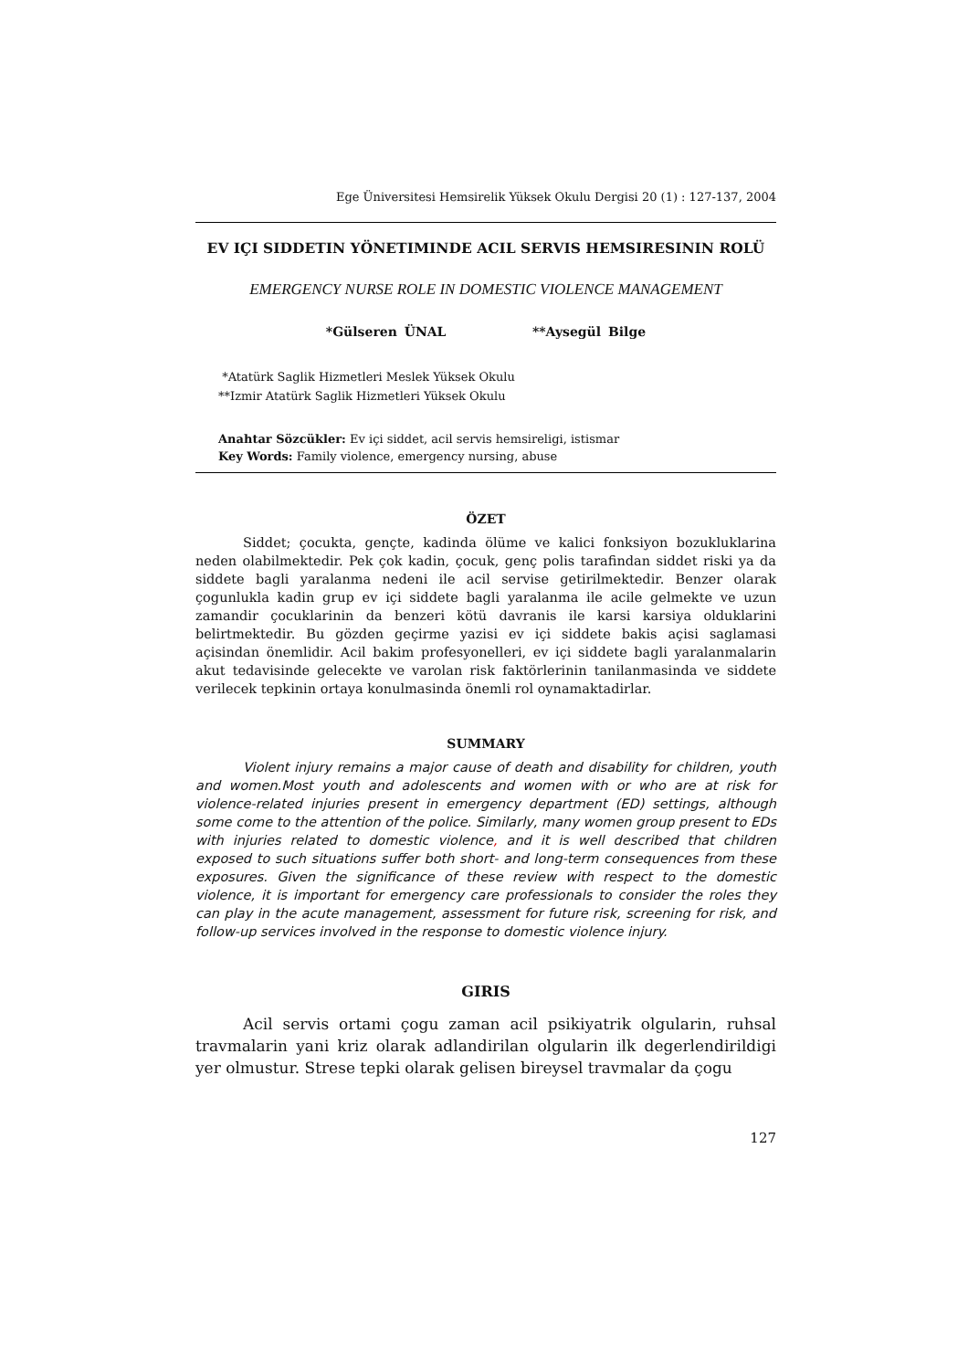Ege Üniversitesi Hemsirelik Yüksek Okulu Dergisi 20 (1) : 127-137, 2004
EV IÇI SIDDETIN YÖNETIMINDE ACIL SERVIS HEMSIRESININ ROLÜ
EMERGENCY NURSE ROLE IN DOMESTIC VIOLENCE MANAGEMENT
*Gülseren ÜNAL **Aysegül Bilge
*Atatürk Saglik Hizmetleri Meslek Yüksek Okulu
**Izmir Atatürk Saglik Hizmetleri Yüksek Okulu
Anahtar Sözcükler: Ev içi siddet, acil servis hemsireligi, istismar
Key Words: Family violence, emergency nursing, abuse
ÖZET
Siddet; çocukta, gençte, kadinda ölüme ve kalici fonksiyon bozukluklarina neden olabilmektedir. Pek çok kadin, çocuk, genç polis tarafindan siddet riski ya da siddete bagli yaralanma nedeni ile acil servise getirilmektedir. Benzer olarak çogunlukla kadin grup ev içi siddete bagli yaralanma ile acile gelmekte ve uzun zamandir çocuklarinin da benzeri kötü davranis ile karsi karsiya olduklarini belirtmektedir. Bu gözden geçirme yazisi ev içi siddete bakis açisi saglamasi açisindan önemlidir. Acil bakim profesyonelleri, ev içi siddete bagli yaralanmalarin akut tedavisinde gelecekte ve varolan risk faktörlerinin tanilanmasinda ve siddete verilecek tepkinin ortaya konulmasinda önemli rol oynamaktadirlar.
SUMMARY
Violent injury remains a major cause of death and disability for children, youth and women.Most youth and adolescents and women with or who are at risk for violence-related injuries present in emergency department (ED) settings, although some come to the attention of the police. Similarly, many women group present to EDs with injuries related to domestic violence, and it is well described that children exposed to such situations suffer both short- and long-term consequences from these exposures. Given the significance of these review with respect to the domestic violence, it is important for emergency care professionals to consider the roles they can play in the acute management, assessment for future risk, screening for risk, and follow-up services involved in the response to domestic violence injury.
GIRIS
Acil servis ortami çogu zaman acil psikiyatrik olgularin, ruhsal travmalarin yani kriz olarak adlandirilan olgularin ilk degerlendirildigi yer olmustur. Strese tepki olarak gelisen bireysel travmalar da çogu
127